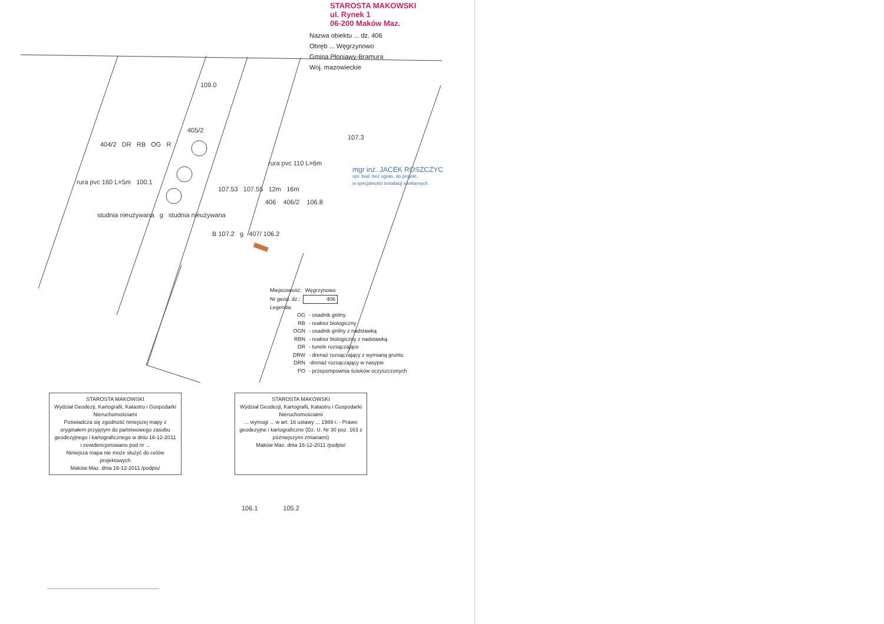STAROSTA MAKOWSKI
ul. Rynek 1
06-200 Maków Maz.
Nazwa obiektu ... dz. 406
Obręb ... Węgrzynowo
Gmina Płoniawy-Bramura
Woj. mazowieckie
109.0
405/2
107.3
404/2 DR RB OG R
rura pvc 110 L=6m
rura pvc 160 L=5m 100.1
107.53 107.55 12m 16m
406 406/2 106.8
studnia nieużywana g studnia nieużywana
B 107.2 g 407/ 106.2
mgr inż. JACEK ROSZCZYC
upr. bud. bez ogran. do projekt.
w specjalności instalacji sanitarnych
| Miejscowość: | Węgrzynowo |
| Nr geod. dz.: | 406 |
| Legenda: | |
| OG | - osadnik gnilny |
| RB | - reaktor biologiczny |
| OGN | - osadnik gnilny z nadstawką |
| RBN | - reaktor biologiczny z nadstawką |
| DR | - tunele rozsączające |
| DRW | - drenaż rozsączający z wymianą gruntu |
| DRN | -drenaż rozsączający w nasypie |
| PO | - przepompownia ścieków oczyszczonych |
STAROSTA MAKOWSKI
Wydział Geodezji, Kartografii, Katastru i Gospodarki Nieruchomościami
Poświadcza się zgodność niniejszej mapy z oryginałem przyjętym do państwowego zasobu geodezyjnego i kartograficznego w dniu 16-12-2011
i zewidencjonowano pod nr ...
Niniejsza mapa nie może służyć do celów projektowych
Maków Maz. dnia 16-12-2011 /podpis/
STAROSTA MAKOWSKI
Wydział Geodezji, Kartografii, Katastru i Gospodarki Nieruchomościami
... wymogi ... w art. 16 ustawy ... 1989 r. - Prawo geodezyjne i kartograficzne (Dz. U. Nr 30 poz. 163 z późniejszymi zmianami)
Maków Maz. dnia 16-12-2011 /podpis/
106.1 105.2